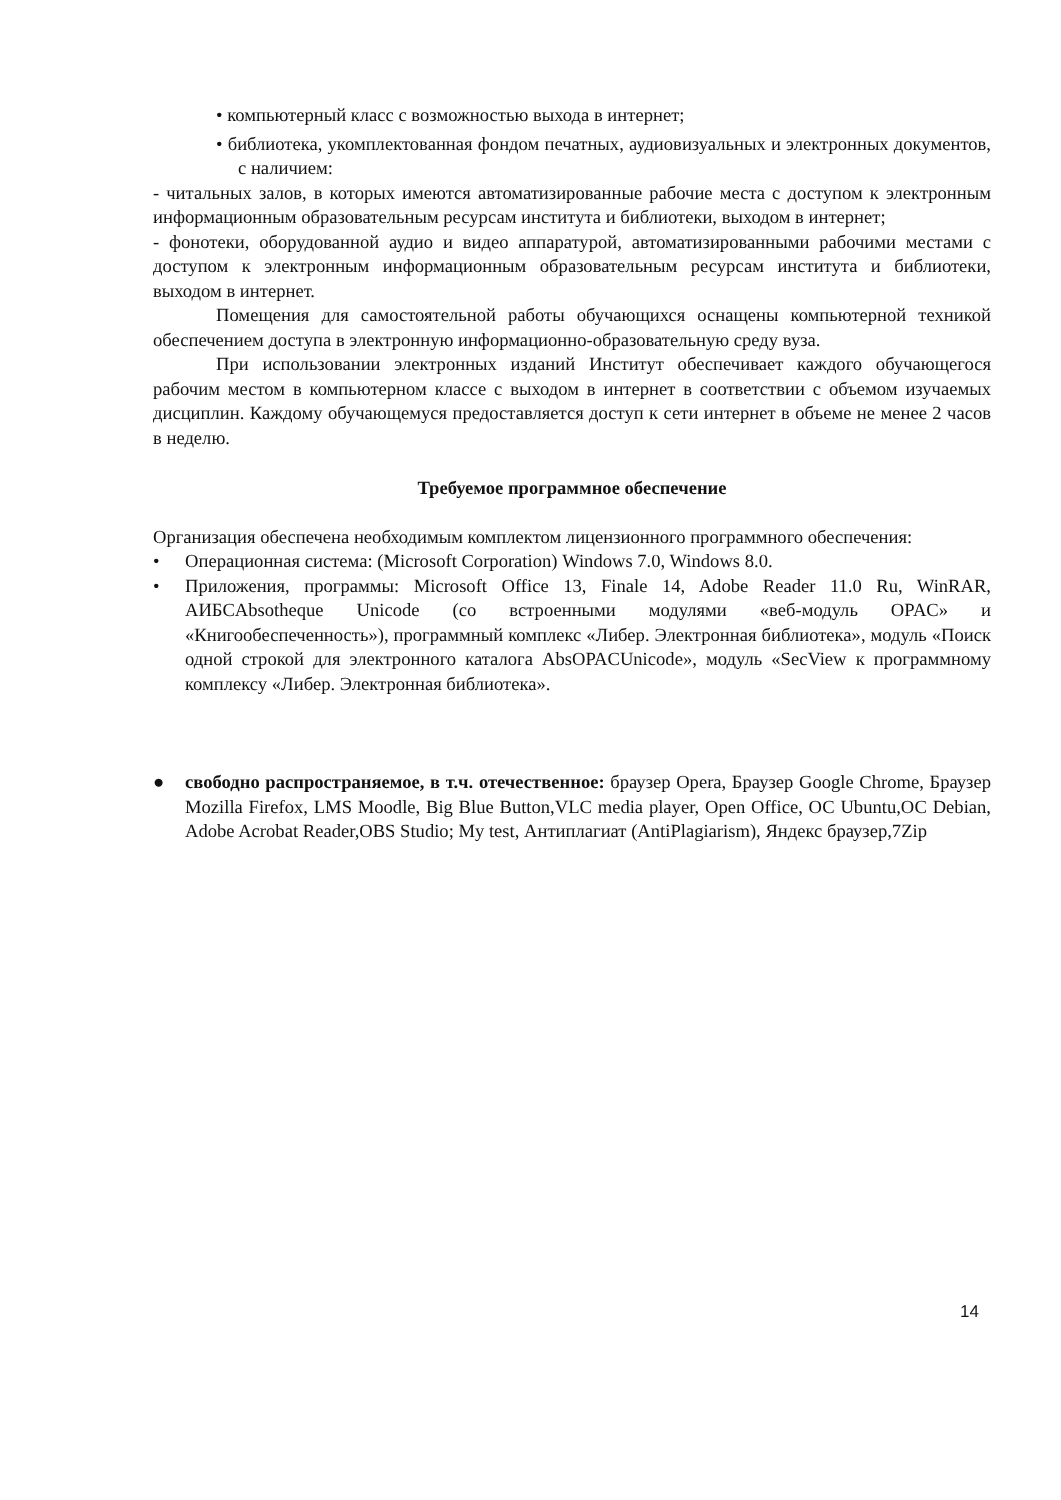• компьютерный класс с возможностью выхода в интернет;
• библиотека, укомплектованная фондом печатных, аудиовизуальных и электронных документов, с наличием:
- читальных залов, в которых имеются автоматизированные рабочие места с доступом к электронным информационным образовательным ресурсам института и библиотеки, выходом в интернет;
- фонотеки, оборудованной аудио и видео аппаратурой, автоматизированными рабочими местами с доступом к электронным информационным образовательным ресурсам института и библиотеки, выходом в интернет.
Помещения для самостоятельной работы обучающихся оснащены компьютерной техникой обеспечением доступа в электронную информационно-образовательную среду вуза.
При использовании электронных изданий Институт обеспечивает каждого обучающегося рабочим местом в компьютерном классе с выходом в интернет в соответствии с объемом изучаемых дисциплин. Каждому обучающемуся предоставляется доступ к сети интернет в объеме не менее 2 часов в неделю.
Требуемое программное обеспечение
Организация обеспечена необходимым комплектом лицензионного программного обеспечения:
• Операционная система: (Microsoft Corporation) Windows 7.0, Windows 8.0.
• Приложения, программы: Microsoft Office 13, Finale 14, Adobe Reader 11.0 Ru, WinRAR, АИБСAbsotheque Unicode (со встроенными модулями «веб-модуль OPAC» и «Книгообеспеченность»), программный комплекс «Либер. Электронная библиотека», модуль «Поиск одной строкой для электронного каталога AbsOPACUnicode», модуль «SecView к программному комплексу «Либер. Электронная библиотека».
● свободно распространяемое, в т.ч. отечественное: браузер Opera, Браузер Google Chrome, Браузер Mozilla Firefox, LMS Moodle, Big Blue Button,VLC media player, Open Office, ОС Ubuntu,ОС Debian, Adobe Acrobat Reader,OBS Studio; My test, Антиплагиат (AntiPlagiarism), Яндекс браузер,7Zip
14